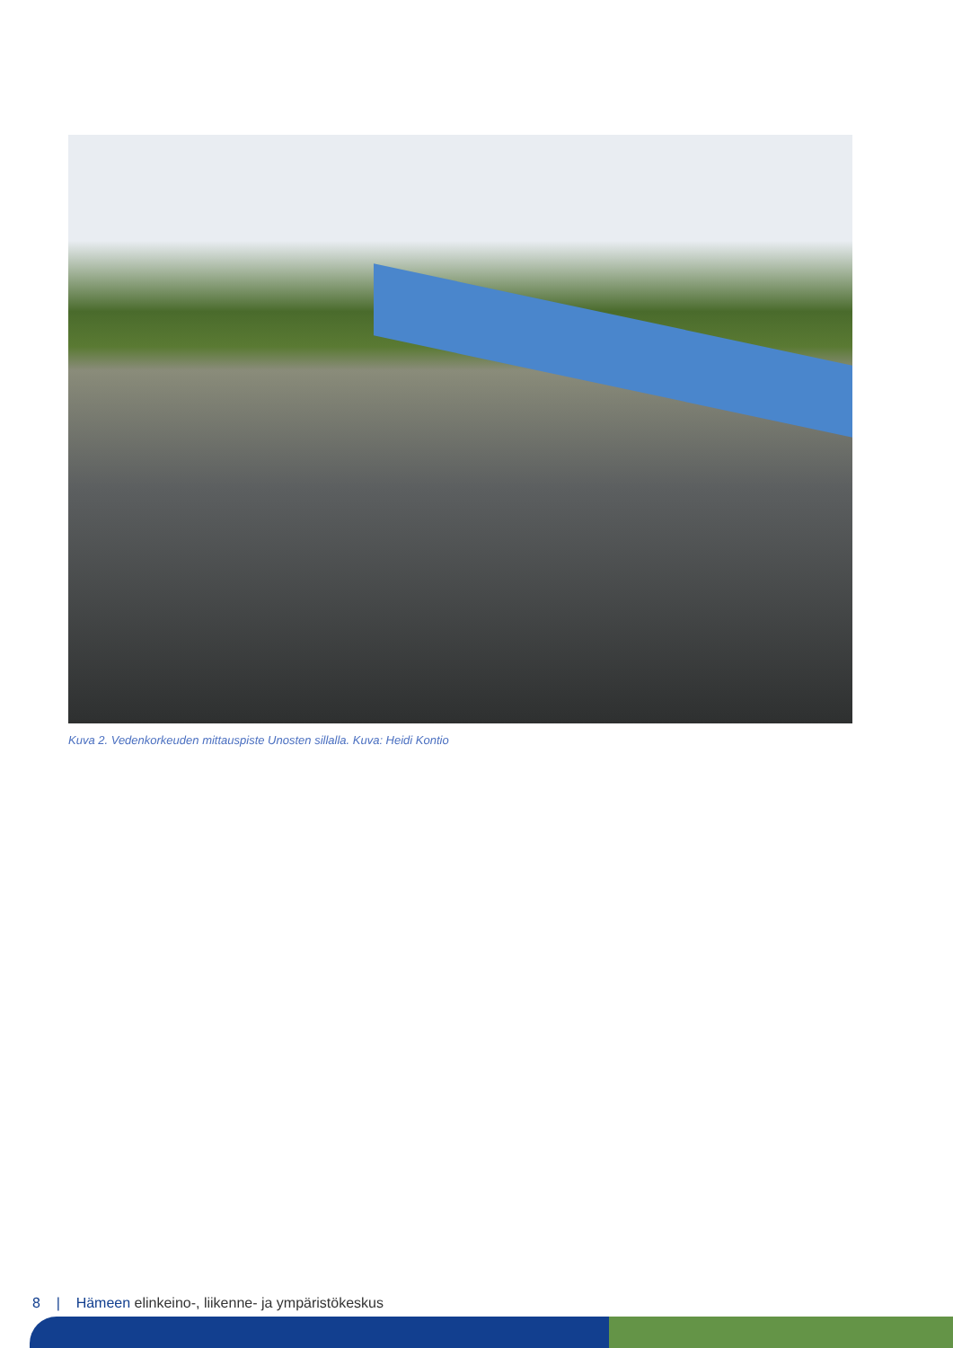Kuva 2. Vedenkorkeuden mittauspiste Unosten sillalla. Kuva: Heidi Kontio
8 | Hämeen elinkeino-, liikenne- ja ympäristökeskus